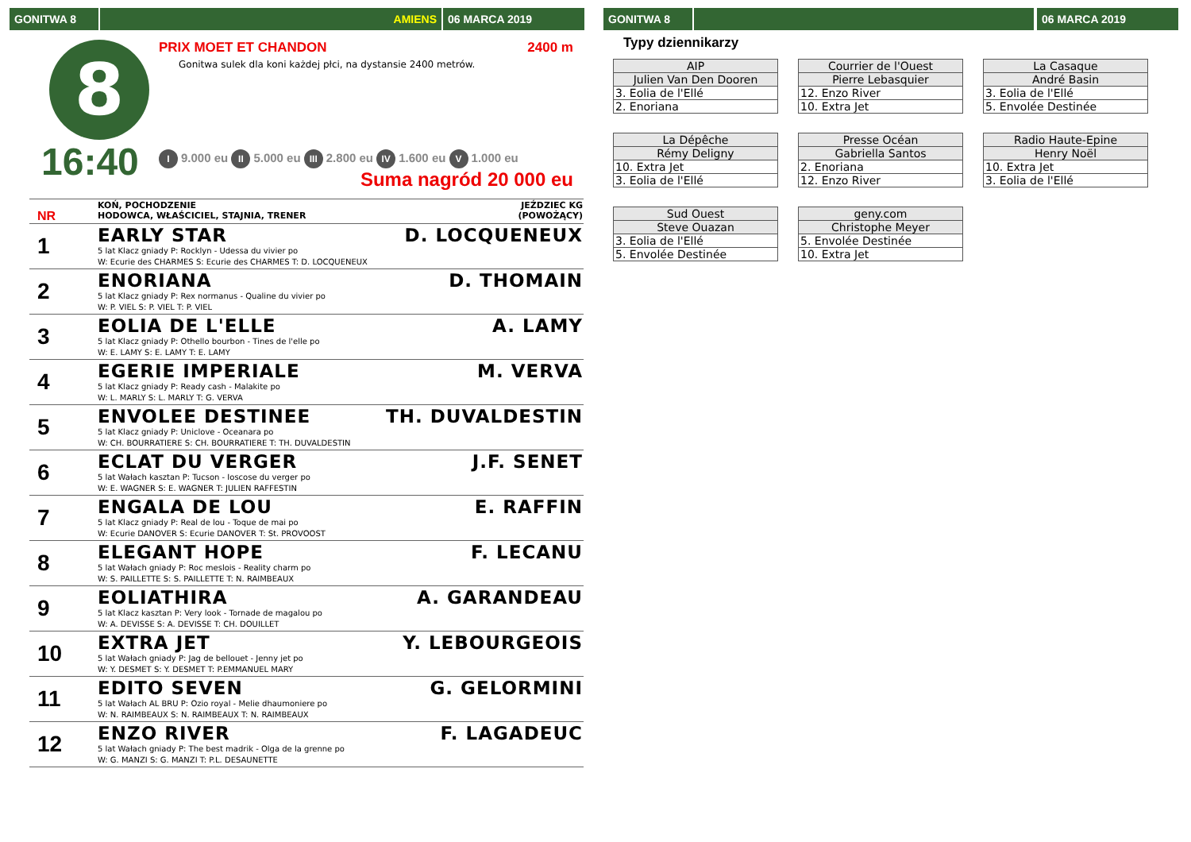GONITWA 8 AMIENS 06 MARCA 2019
8
16:40
PRIX MOET ET CHANDON 2400 m
Gonitwa sulek dla koni każdej płci, na dystansie 2400 metrów.
I 9.000 eu II 5.000 eu III 2.800 eu IV 1.600 eu V 1.000 eu
Suma nagród 20 000 eu
| NR | KOŃ, POCHODZENIE HODOWCA, WŁAŚCICIEL, STAJNIA, TRENER | JEŹDZIEC KG (POWOŻĄCY) |
| 1 | EARLY STAR 5 lat Klacz gniady P: Rocklyn - Udessa du vivier po W: Ecurie des CHARMES S: Ecurie des CHARMES T: D. LOCQUENEUX | D. LOCQUENEUX |
| 2 | ENORIANA 5 lat Klacz gniady P: Rex normanus - Qualine du vivier po W: P. VIEL S: P. VIEL T: P. VIEL | D. THOMAIN |
| 3 | EOLIA DE L'ELLE 5 lat Klacz gniady P: Othello bourbon - Tines de l'elle po W: E. LAMY S: E. LAMY T: E. LAMY | A. LAMY |
| 4 | EGERIE IMPERIALE 5 lat Klacz gniady P: Ready cash - Malakite po W: L. MARLY S: L. MARLY T: G. VERVA | M. VERVA |
| 5 | ENVOLEE DESTINEE 5 lat Klacz gniady P: Uniclove - Oceanara po W: CH. BOURRATIERE S: CH. BOURRATIERE T: TH. DUVALDESTIN | TH. DUVALDESTIN |
| 6 | ECLAT DU VERGER 5 lat Wałach kasztan P: Tucson - Ioscose du verger po W: E. WAGNER S: E. WAGNER T: JULIEN RAFFESTIN | J.F. SENET |
| 7 | ENGALA DE LOU 5 lat Klacz gniady P: Real de lou - Toque de mai po W: Ecurie DANOVER S: Ecurie DANOVER T: St. PROVOOST | E. RAFFIN |
| 8 | ELEGANT HOPE 5 lat Wałach gniady P: Roc meslois - Reality charm po W: S. PAILLETTE S: S. PAILLETTE T: N. RAIMBEAUX | F. LECANU |
| 9 | EOLIATHIRA 5 lat Klacz kasztan P: Very look - Tornade de magalou po W: A. DEVISSE S: A. DEVISSE T: CH. DOUILLET | A. GARANDEAU |
| 10 | EXTRA JET 5 lat Wałach gniady P: Jag de bellouet - Jenny jet po W: Y. DESMET S: Y. DESMET T: P.EMMANUEL MARY | Y. LEBOURGEOIS |
| 11 | EDITO SEVEN 5 lat Wałach AL BRU P: Ozio royal - Melie dhaumoniere po W: N. RAIMBEAUX S: N. RAIMBEAUX T: N. RAIMBEAUX | G. GELORMINI |
| 12 | ENZO RIVER 5 lat Wałach gniady P: The best madrik - Olga de la grenne po W: G. MANZI S: G. MANZI T: P.L. DESAUNETTE | F. LAGADEUC |
GONITWA 8 06 MARCA 2019
Typy dziennikarzy
| AIP |
| --- |
| Julien Van Den Dooren |
| 3. Eolia de l'Ellé |
| 2. Enoriana |
| Courrier de l'Ouest |
| --- |
| Pierre Lebasquier |
| 12. Enzo River |
| 10. Extra Jet |
| La Casaque |
| --- |
| André Basin |
| 3. Eolia de l'Ellé |
| 5. Envolée Destinée |
| La Dépêche |
| --- |
| Rémy Deligny |
| 10. Extra Jet |
| 3. Eolia de l'Ellé |
| Presse Océan |
| --- |
| Gabriella Santos |
| 2. Enoriana |
| 12. Enzo River |
| Radio Haute-Epine |
| --- |
| Henry Noël |
| 10. Extra Jet |
| 3. Eolia de l'Ellé |
| Sud Ouest |
| --- |
| Steve Ouazan |
| 3. Eolia de l'Ellé |
| 5. Envolée Destinée |
| geny.com |
| --- |
| Christophe Meyer |
| 5. Envolée Destinée |
| 10. Extra Jet |